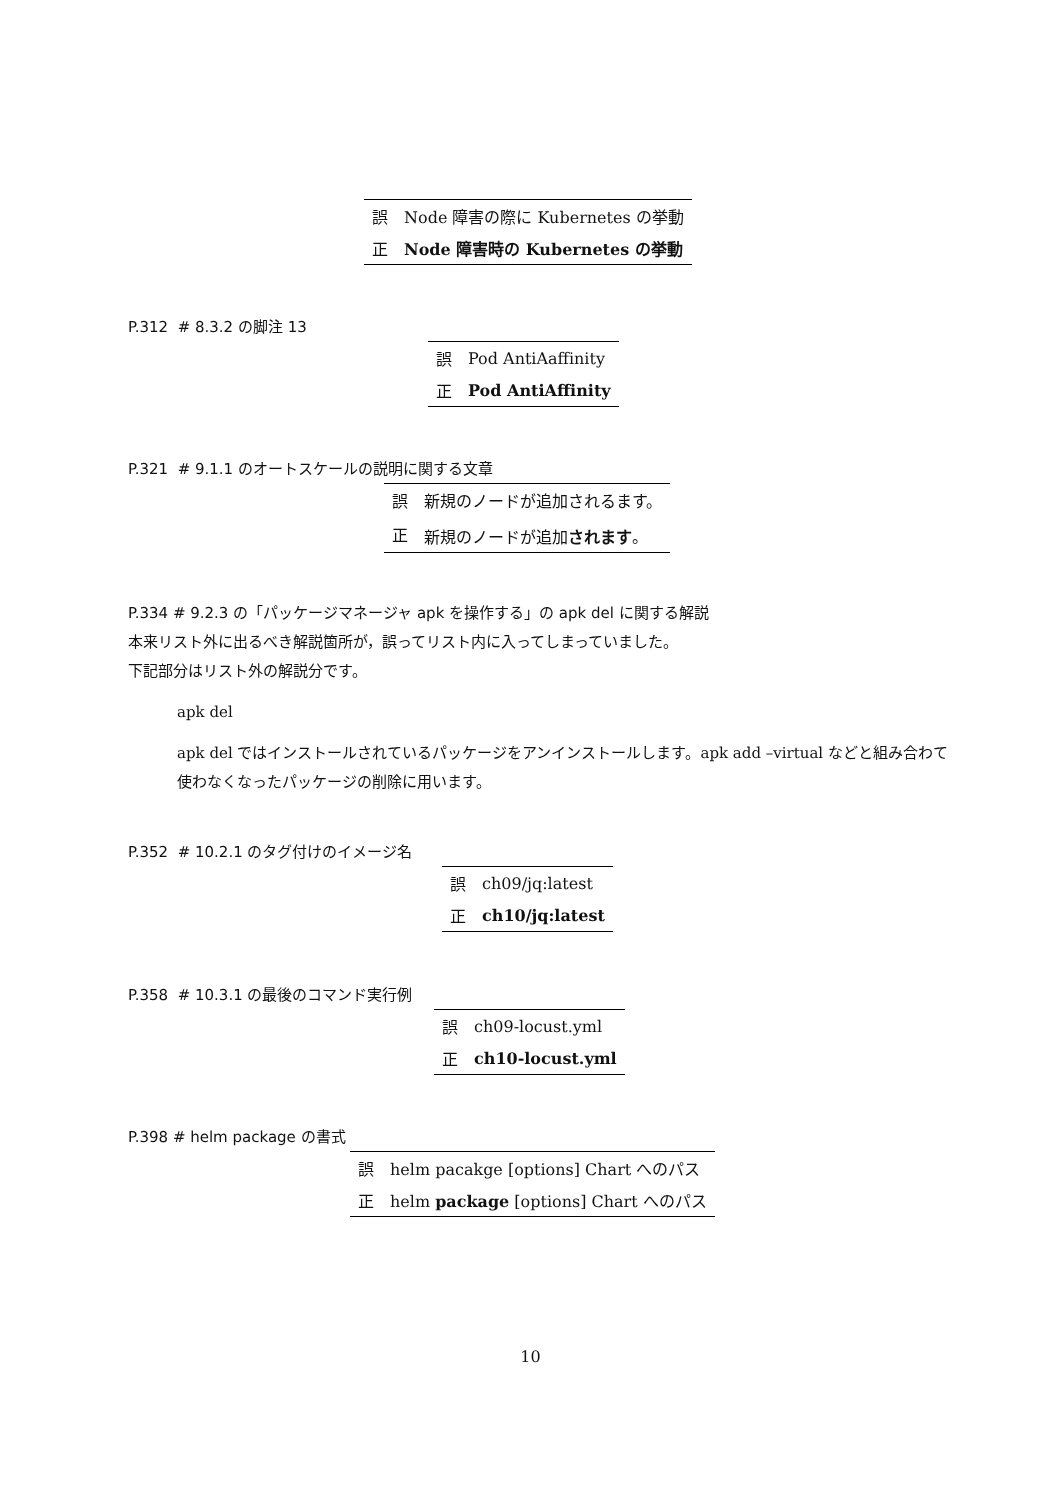| 誤 | Node 障害の際に Kubernetes の挙動 |
| 正 | Node 障害時の Kubernetes の挙動 |
P.312 # 8.3.2 の脚注 13
| 誤 | Pod AntiAaffinity |
| 正 | Pod AntiAffinity |
P.321 # 9.1.1 のオートスケールの説明に関する文章
| 誤 | 新規のノードが追加されるます。 |
| 正 | 新規のノードが追加 されます 。 |
P.334 # 9.2.3 の「パッケージマネージャ apk を操作する」の apk del に関する解説
本来リスト外に出るべき解説箇所が，誤ってリスト内に入ってしまっていました。
下記部分はリスト外の解説分です。
apk del
apk del ではインストールされているパッケージをアンインストールします。apk add –virtual などと組み合わて使わなくなったパッケージの削除に用います。
P.352 # 10.2.1 のタグ付けのイメージ名
| 誤 | ch09/jq:latest |
| 正 | ch10/jq:latest |
P.358 # 10.3.1 の最後のコマンド実行例
| 誤 | ch09-locust.yml |
| 正 | ch10-locust.yml |
P.398 # helm package の書式
| 誤 | helm pacakge [options] Chart へのパス |
| 正 | helm package [options] Chart へのパス |
10